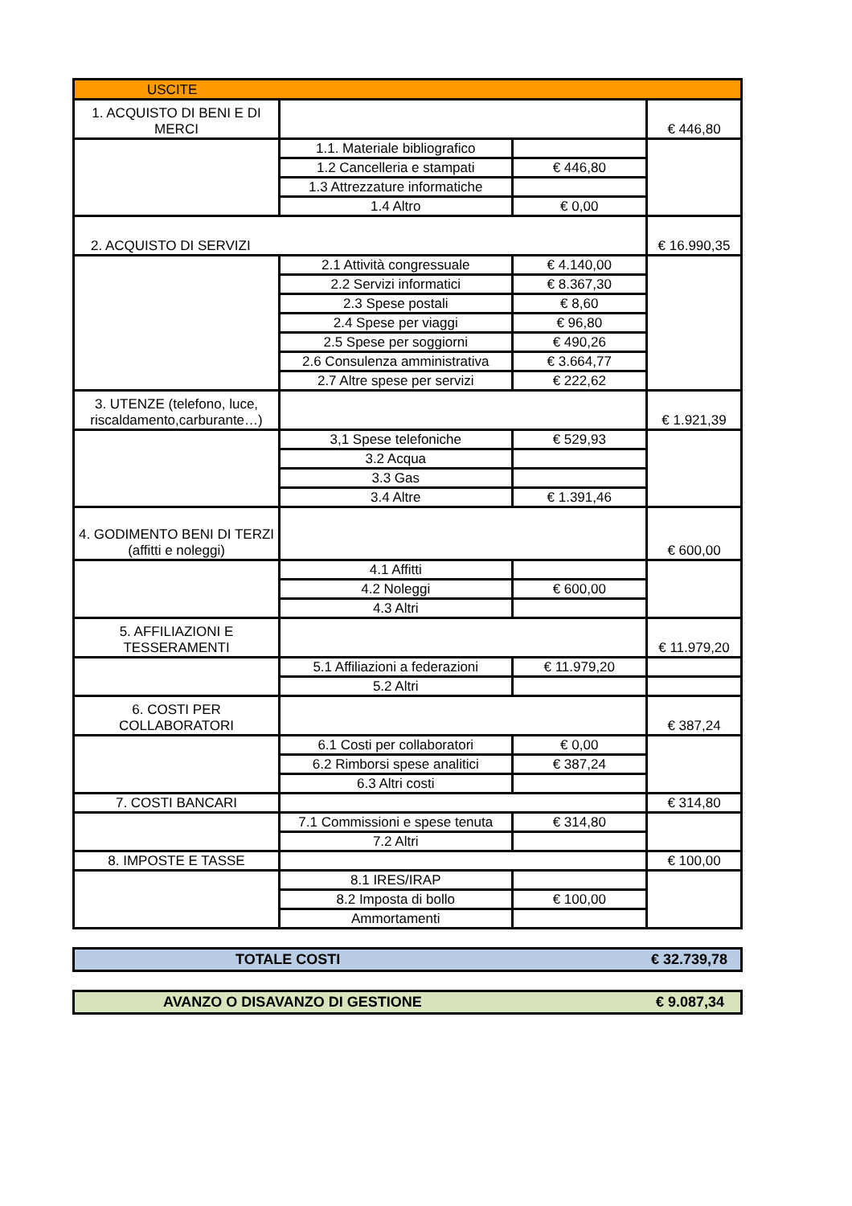| USCITE | | | |
| 1. ACQUISTO DI BENI E DI MERCI | | | € 446,80 |
| | 1.1. Materiale bibliografico | | |
| | 1.2 Cancelleria e stampati | € 446,80 | |
| | 1.3 Attrezzature informatiche | | |
| | 1.4 Altro | € 0,00 | |
| 2. ACQUISTO DI SERVIZI | | | € 16.990,35 |
| | 2.1 Attività congressuale | € 4.140,00 | |
| | 2.2 Servizi informatici | € 8.367,30 | |
| | 2.3 Spese postali | € 8,60 | |
| | 2.4 Spese per viaggi | € 96,80 | |
| | 2.5 Spese per soggiorni | € 490,26 | |
| | 2.6 Consulenza amministrativa | € 3.664,77 | |
| | 2.7 Altre spese per servizi | € 222,62 | |
| 3. UTENZE (telefono, luce, riscaldamento,carburante…) | | | € 1.921,39 |
| | 3,1 Spese telefoniche | € 529,93 | |
| | 3.2 Acqua | | |
| | 3.3 Gas | | |
| | 3.4 Altre | € 1.391,46 | |
| 4. GODIMENTO BENI DI TERZI (affitti e noleggi) | | | € 600,00 |
| | 4.1 Affitti | | |
| | 4.2 Noleggi | € 600,00 | |
| | 4.3 Altri | | |
| 5. AFFILIAZIONI E TESSERAMENTI | | | € 11.979,20 |
| | 5.1 Affiliazioni a federazioni | € 11.979,20 | |
| | 5.2 Altri | | |
| 6. COSTI PER COLLABORATORI | | | € 387,24 |
| | 6.1 Costi per collaboratori | € 0,00 | |
| | 6.2 Rimborsi spese analitici | € 387,24 | |
| | 6.3 Altri costi | | |
| 7. COSTI BANCARI | | | € 314,80 |
| | 7.1 Commissioni e spese tenuta | € 314,80 | |
| | 7.2 Altri | | |
| 8. IMPOSTE E TASSE | | | € 100,00 |
| | 8.1 IRES/IRAP | | |
| | 8.2 Imposta di bollo | € 100,00 | |
| | Ammortamenti | | |
TOTALE COSTI € 32.739,78
AVANZO O DISAVANZO DI GESTIONE € 9.087,34